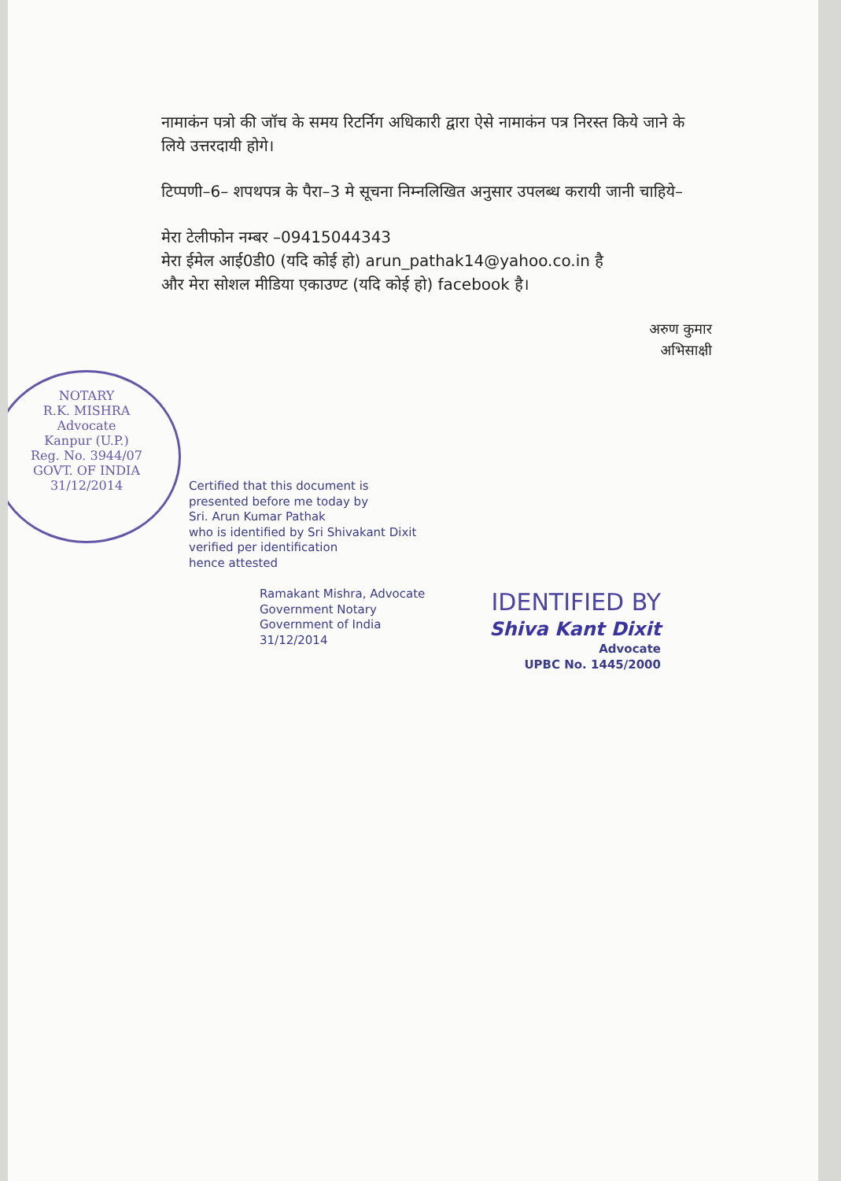NOTARY
R.K. MISHRA
Advocate
Kanpur (U.P.)
Reg. No. 3944/07
GOVT. OF INDIA
31/12/2014
नामाकंन पत्रो की जॉच के समय रिटर्निग अधिकारी द्वारा ऐसे नामाकंन पत्र निरस्त किये जाने के लिये उत्तरदायी होगे।
टिप्पणी–6– शपथपत्र के पैरा–3 मे सूचना निम्नलिखित अनुसार उपलब्ध करायी जानी चाहिये–
मेरा टेलीफोन नम्बर –09415044343
मेरा ईमेल आई0डी0 (यदि कोई हो) arun_pathak14@yahoo.co.in है
और मेरा सोशल मीडिया एकाउण्ट (यदि कोई हो) facebook है।
अरुण कुमार
अभिसाक्षी
Certified that this document is
presented before me today by
Sri. Arun Kumar Pathak
who is identified by Sri Shivakant Dixit
verified per identification
hence attested
Ramakant Mishra, Advocate
Government Notary
Government of India
31/12/2014
IDENTIFIED BY
Shiva Kant Dixit
Advocate
UPBC No. 1445/2000